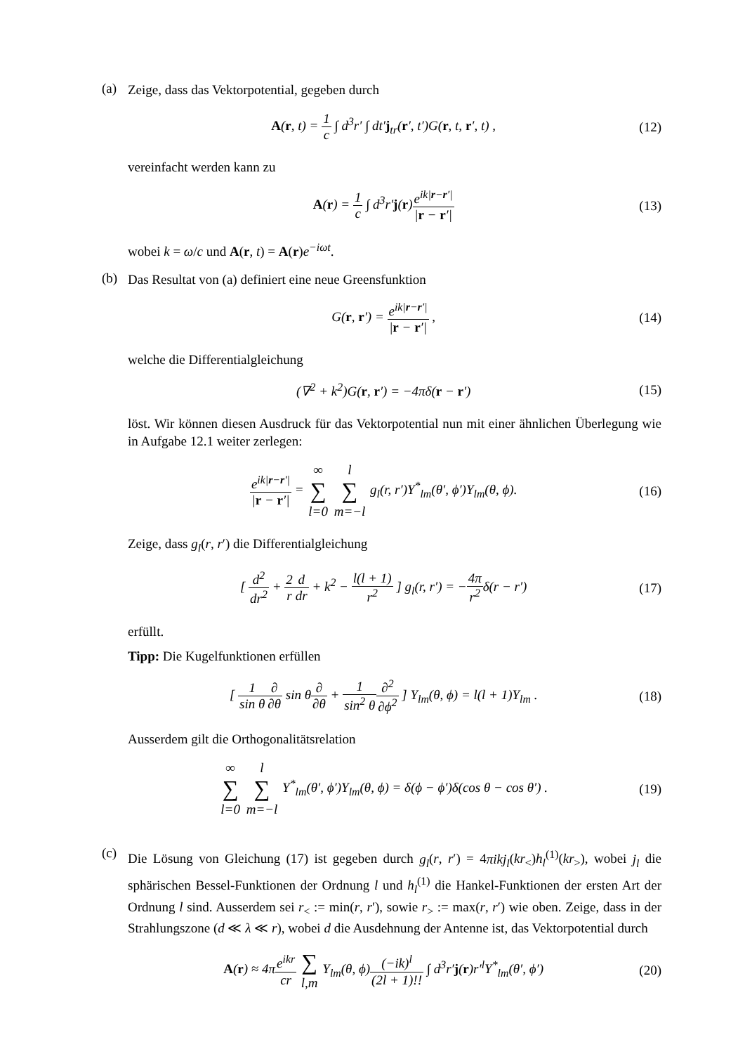(a)
Zeige, dass das Vektorpotential, gegeben durch
A(r, t) = 1 c ∫ d<sup>3</sup>r′ ∫ dt′j<sub>tr</sub>(r′, t′)G(r, t, r′, t) , (12)
vereinfacht werden kann zu
A(r) = 1 c ∫ d<sup>3</sup>r′j(r)e<sup>ik|r−r′|</sup> |r − r′| (13)
wobei k = ω/c und A(r, t) = A(r)e<sup>−iωt</sup>.
(b)
Das Resultat von (a) definiert eine neue Greensfunktion
G(r, r′) = e<sup>ik|r−r′|</sup> |r − r′| , (14)
welche die Differentialgleichung
(∇<sup>2</sup> + k<sup>2</sup>)G(r, r′) = −4πδ(r − r′) (15)
löst. Wir können diesen Ausdruck für das Vektorpotential nun mit einer ähnlichen Überlegung wie in Aufgabe 12.1 weiter zerlegen:
e<sup>ik|r−r′|</sup> |r − r′| = ∞ ∑ l=0 l ∑ m=−l g<sub>l</sub>(r, r′)Y<sup>*</sup><sub>lm</sub>(θ′, ϕ′)Y<sub>lm</sub>(θ, ϕ). (16)
Zeige, dass g<sub>l</sub>(r, r′) die Differentialgleichung
[ d<sup>2</sup> dr<sup>2</sup> + 2 r d dr + k<sup>2</sup> − l(l + 1) r<sup>2</sup> ] g<sub>l</sub>(r, r′) = −4π r<sup>2</sup>δ(r − r′) (17)
erfüllt.
Tipp: Die Kugelfunktionen erfüllen
[ 1 sin θ∂ ∂θ sin θ∂ ∂θ + 1 sin<sup>2</sup> θ∂<sup>2</sup> ∂ϕ<sup>2</sup> ] Y<sub>lm</sub>(θ, ϕ) = l(l + 1)Y<sub>lm</sub> . (18)
Ausserdem gilt die Orthogonalitätsrelation
∞ ∑ l=0 l ∑ m=−l Y<sup>*</sup><sub>lm</sub>(θ′, ϕ′)Y<sub>lm</sub>(θ, ϕ) = δ(ϕ − ϕ′)δ(cos θ − cos θ′) . (19)
(c)
Die Lösung von Gleichung (17) ist gegeben durch g<sub>l</sub>(r, r′) = 4πikj<sub>l</sub>(kr<sub><</sub>)h<sub>l</sub><sup>(1)</sup>(kr<sub>></sub>), wobei j<sub>l</sub> die sphärischen Bessel-Funktionen der Ordnung l und h<sub>l</sub><sup>(1)</sup> die Hankel-Funktionen der ersten Art der Ordnung l sind. Ausserdem sei r<sub><</sub> := min(r, r′), sowie r<sub>></sub> := max(r, r′) wie oben. Zeige, dass in der Strahlungszone (d ≪ λ ≪ r), wobei d die Ausdehnung der Antenne ist, das Vektorpotential durch
A(r) ≈ 4πe<sup>ikr</sup> cr ∑ l,m Y<sub>lm</sub>(θ, ϕ)(−ik)<sup>l</sup> (2l + 1)!! ∫ d<sup>3</sup>r′j(r)r′<sup>l</sup>Y<sup>*</sup><sub>lm</sub>(θ′, ϕ′) (20)